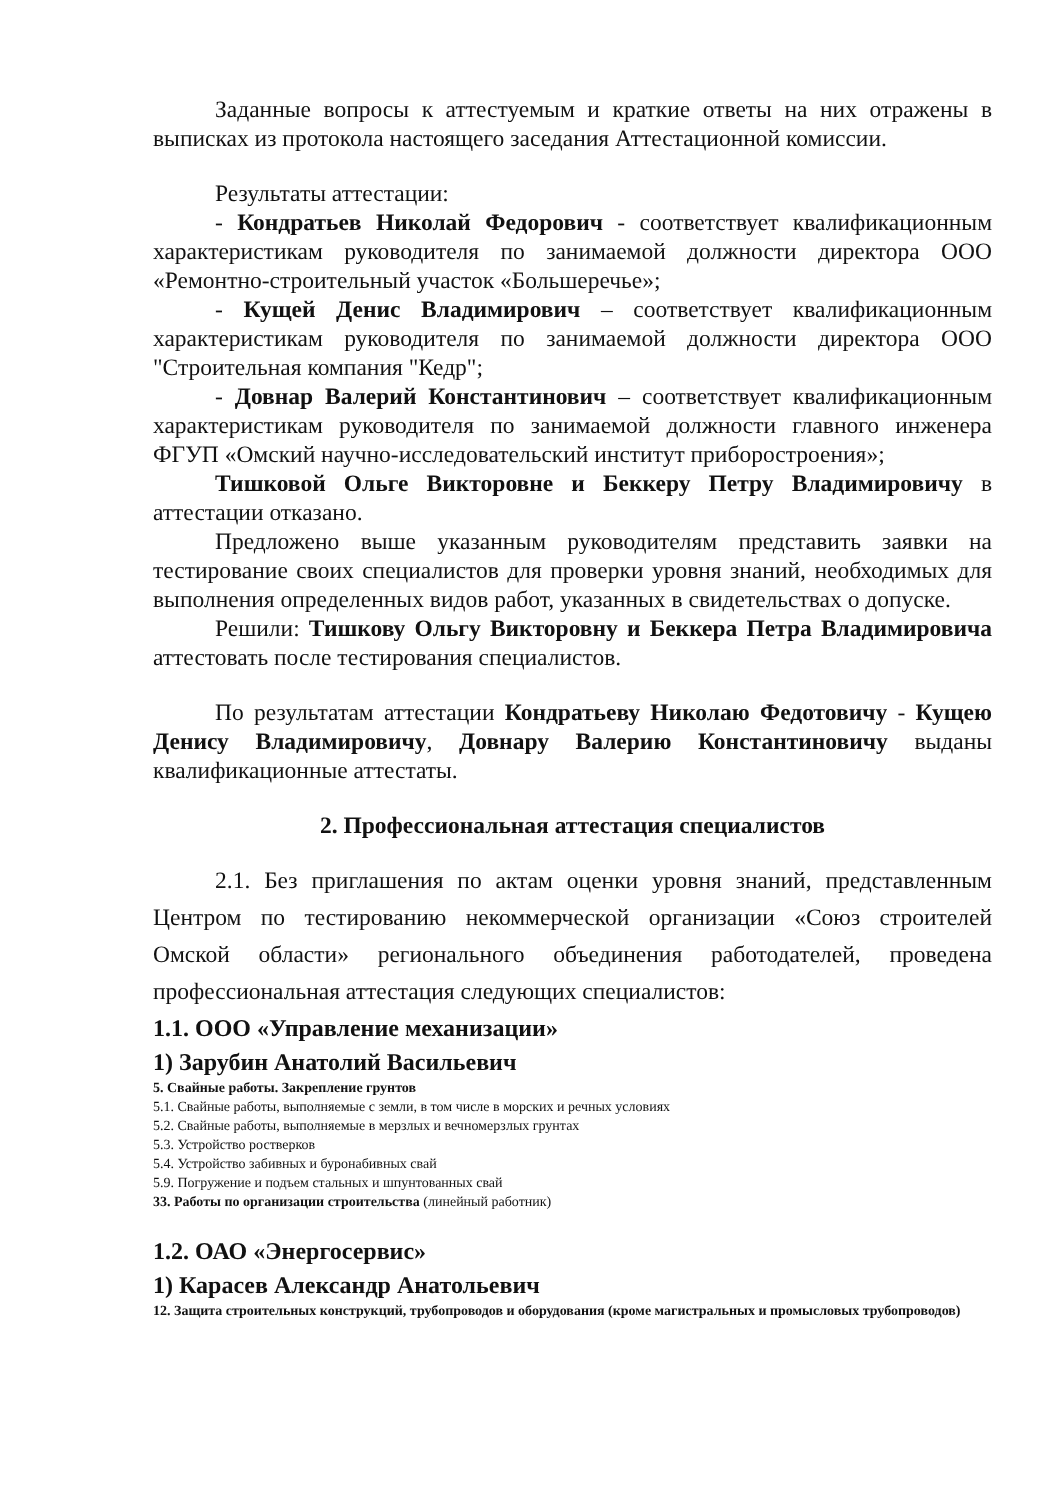Заданные вопросы к аттестуемым и краткие ответы на них отражены в выписках из протокола настоящего заседания Аттестационной комиссии.
Результаты аттестации:
- Кондратьев Николай Федорович - соответствует квалификационным характеристикам руководителя по занимаемой должности директора ООО «Ремонтно-строительный участок «Большеречье»;
- Кущей Денис Владимирович – соответствует квалификационным характеристикам руководителя по занимаемой должности директора ООО "Строительная компания "Кедр";
- Довнар Валерий Константинович – соответствует квалификационным характеристикам руководителя по занимаемой должности главного инженера ФГУП «Омский научно-исследовательский институт приборостроения»;
Тишковой Ольге Викторовне и Беккеру Петру Владимировичу в аттестации отказано.
Предложено выше указанным руководителям представить заявки на тестирование своих специалистов для проверки уровня знаний, необходимых для выполнения определенных видов работ, указанных в свидетельствах о допуске.
Решили: Тишкову Ольгу Викторовну и Беккера Петра Владимировича аттестовать после тестирования специалистов.
По результатам аттестации Кондратьеву Николаю Федотовичу - Кущею Денису Владимировичу, Довнару Валерию Константиновичу выданы квалификационные аттестаты.
2. Профессиональная аттестация специалистов
2.1. Без приглашения по актам оценки уровня знаний, представленным Центром по тестированию некоммерческой организации «Союз строителей Омской области» регионального объединения работодателей, проведена профессиональная аттестация следующих специалистов:
1.1. ООО «Управление механизации»
1) Зарубин Анатолий Васильевич
5. Свайные работы. Закрепление грунтов
5.1. Свайные работы, выполняемые с земли, в том числе в морских и речных условиях
5.2. Свайные работы, выполняемые в мерзлых и вечномерзлых грунтах
5.3. Устройство ростверков
5.4. Устройство забивных и буронабивных свай
5.9. Погружение и подъем стальных и шпунтованных свай
33. Работы по организации строительства (линейный работник)
1.2. ОАО «Энергосервис»
1) Карасев Александр Анатольевич
12. Защита строительных конструкций, трубопроводов и оборудования (кроме магистральных и промысловых трубопроводов)